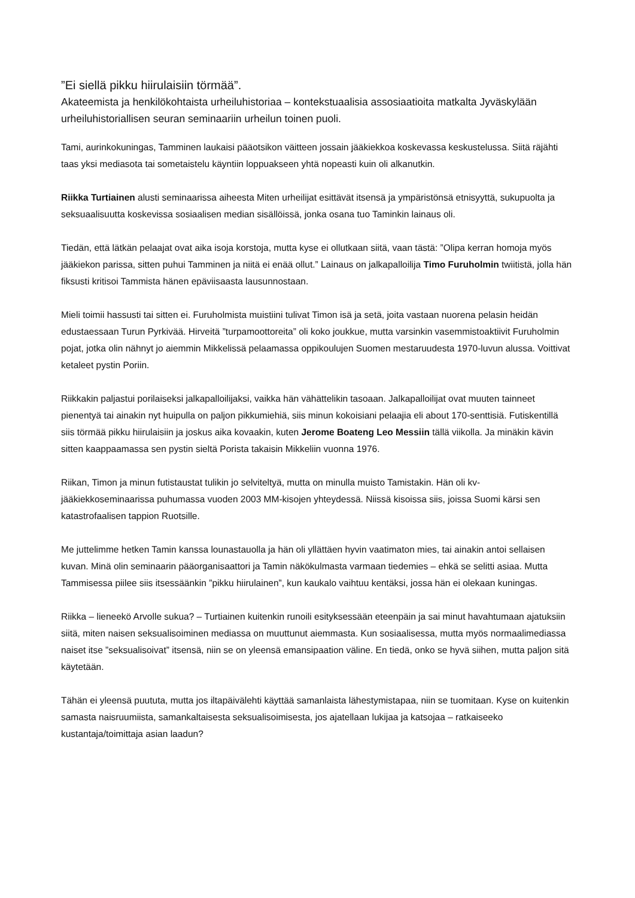”Ei siellä pikku hiirulaisiin törmää”.
Akateemista ja henkilökohtaista urheiluhistoriaa – kontekstuaalisia assosiaatioita matkalta Jyväskylään urheiluhistoriallisen seuran seminaariin urheilun toinen puoli.
Tami, aurinkokuningas, Tamminen laukaisi pääotsikon väitteen jossain jääkiekkoa koskevassa keskustelussa. Siitä räjähti taas yksi mediasota tai sometaistelu käyntiin loppuakseen yhtä nopeasti kuin oli alkanutkin.
Riikka Turtiainen alusti seminaarissa aiheesta Miten urheilijat esittävät itsensä ja ympäristönsä etnisyyttä, sukupuolta ja seksuaalisuutta koskevissa sosiaalisen median sisällöissä, jonka osana tuo Taminkin lainaus oli.
Tiedän, että lätkän pelaajat ovat aika isoja korstoja, mutta kyse ei ollutkaan siitä, vaan tästä: ”Olipa kerran homoja myös jääkiekon parissa, sitten puhui Tamminen ja niitä ei enää ollut.” Lainaus on jalkapalloilija Timo Furuholmin twiitistä, jolla hän fiksusti kritisoi Tammista hänen epäviisaasta lausunnostaan.
Mieli toimii hassusti tai sitten ei. Furuholmista muistiini tulivat Timon isä ja setä, joita vastaan nuorena pelasin heidän edustaessaan Turun Pyrkivää. Hirveitä ”turpamoottoreita” oli koko joukkue, mutta varsinkin vasemmistoaktiivit Furuholmin pojat, jotka olin nähnyt jo aiemmin Mikkelissä pelaamassa oppikoulujen Suomen mestaruudesta 1970-luvun alussa. Voittivat ketaleet pystin Poriin.
Riikkakin paljastui porilaiseksi jalkapalloilijaksi, vaikka hän vähättelikin tasoaan. Jalkapalloilijat ovat muuten tainneet pienentyä tai ainakin nyt huipulla on paljon pikkumiehiä, siis minun kokoisiani pelaajia eli about 170-senttisiä. Futiskentillä siis törmää pikku hiirulaisiin ja joskus aika kovaakin, kuten Jerome Boateng Leo Messiin tällä viikolla. Ja minäkin kävin sitten kaappaamassa sen pystin sieltä Porista takaisin Mikkeliin vuonna 1976.
Riikan, Timon ja minun futistaustat tulikin jo selviteltyä, mutta on minulla muisto Tamistakin. Hän oli kv-jääkiekkoseminaarissa puhumassa vuoden 2003 MM-kisojen yhteydessä. Niissä kisoissa siis, joissa Suomi kärsi sen katastrofaalisen tappion Ruotsille.
Me juttelimme hetken Tamin kanssa lounastauolla ja hän oli yllättäen hyvin vaatimaton mies, tai ainakin antoi sellaisen kuvan. Minä olin seminaarin pääorganisaattori ja Tamin näkökulmasta varmaan tiedemies – ehkä se selitti asiaa. Mutta Tammisessa piilee siis itsessäänkin ”pikku hiirulainen”, kun kaukalo vaihtuu kentäksi, jossa hän ei olekaan kuningas.
Riikka – lieneekö Arvolle sukua? – Turtiainen kuitenkin runoili esityksessään eteenpäin ja sai minut havahtumaan ajatuksiin siitä, miten naisen seksualisoiminen mediassa on muuttunut aiemmasta. Kun sosiaalisessa, mutta myös normaalimediassa naiset itse ”seksualisoivat” itsensä, niin se on yleensä emansipaation väline. En tiedä, onko se hyvä siihen, mutta paljon sitä käytetään.
Tähän ei yleensä puututa, mutta jos iltapäivälehti käyttää samanlaista lähestymistapaa, niin se tuomitaan. Kyse on kuitenkin samasta naisruumiista, samankaltaisesta seksualisoimisesta, jos ajatellaan lukijaa ja katsojaa – ratkaiseeko kustantaja/toimittaja asian laadun?